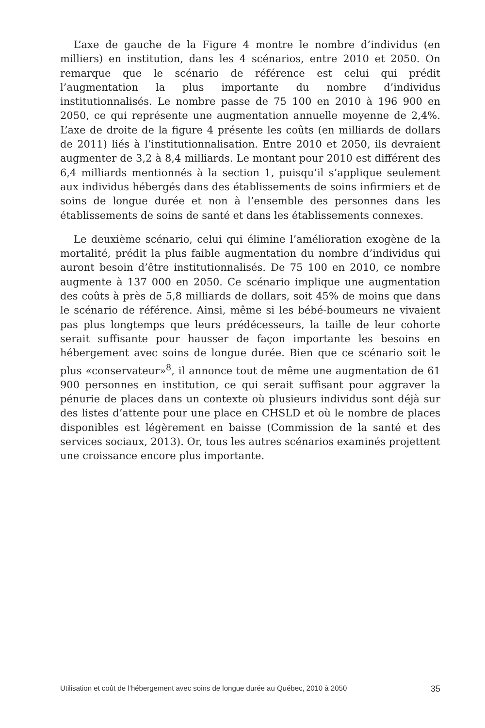L’axe de gauche de la Figure 4 montre le nombre d’individus (en milliers) en institution, dans les 4 scénarios, entre 2010 et 2050. On remarque que le scénario de référence est celui qui prédit l’augmentation la plus importante du nombre d’individus institutionnalisés. Le nombre passe de 75 100 en 2010 à 196 900 en 2050, ce qui représente une augmentation annuelle moyenne de 2,4%. L’axe de droite de la figure 4 présente les coûts (en milliards de dollars de 2011) liés à l’institutionnalisation. Entre 2010 et 2050, ils devraient augmenter de 3,2 à 8,4 milliards. Le montant pour 2010 est différent des 6,4 milliards mentionnés à la section 1, puisqu’il s’applique seulement aux individus hébergés dans des établissements de soins infirmiers et de soins de longue durée et non à l’ensemble des personnes dans les établissements de soins de santé et dans les établissements connexes.
Le deuxième scénario, celui qui élimine l’amélioration exogène de la mortalité, prédit la plus faible augmentation du nombre d’individus qui auront besoin d’être institutionnalisés. De 75 100 en 2010, ce nombre augmente à 137 000 en 2050. Ce scénario implique une augmentation des coûts à près de 5,8 milliards de dollars, soit 45% de moins que dans le scénario de référence. Ainsi, même si les bébé-boumeurs ne vivaient pas plus longtemps que leurs prédécesseurs, la taille de leur cohorte serait suffisante pour hausser de façon importante les besoins en hébergement avec soins de longue durée. Bien que ce scénario soit le plus «conservateur»<sup>8</sup>, il annonce tout de même une augmentation de 61 900 personnes en institution, ce qui serait suffisant pour aggraver la pénurie de places dans un contexte où plusieurs individus sont déjà sur des listes d’attente pour une place en CHSLD et où le nombre de places disponibles est légèrement en baisse (Commission de la santé et des services sociaux, 2013). Or, tous les autres scénarios examinés projettent une croissance encore plus importante.
Utilisation et coût de l’hébergement avec soins de longue durée au Québec, 2010 à 2050 35